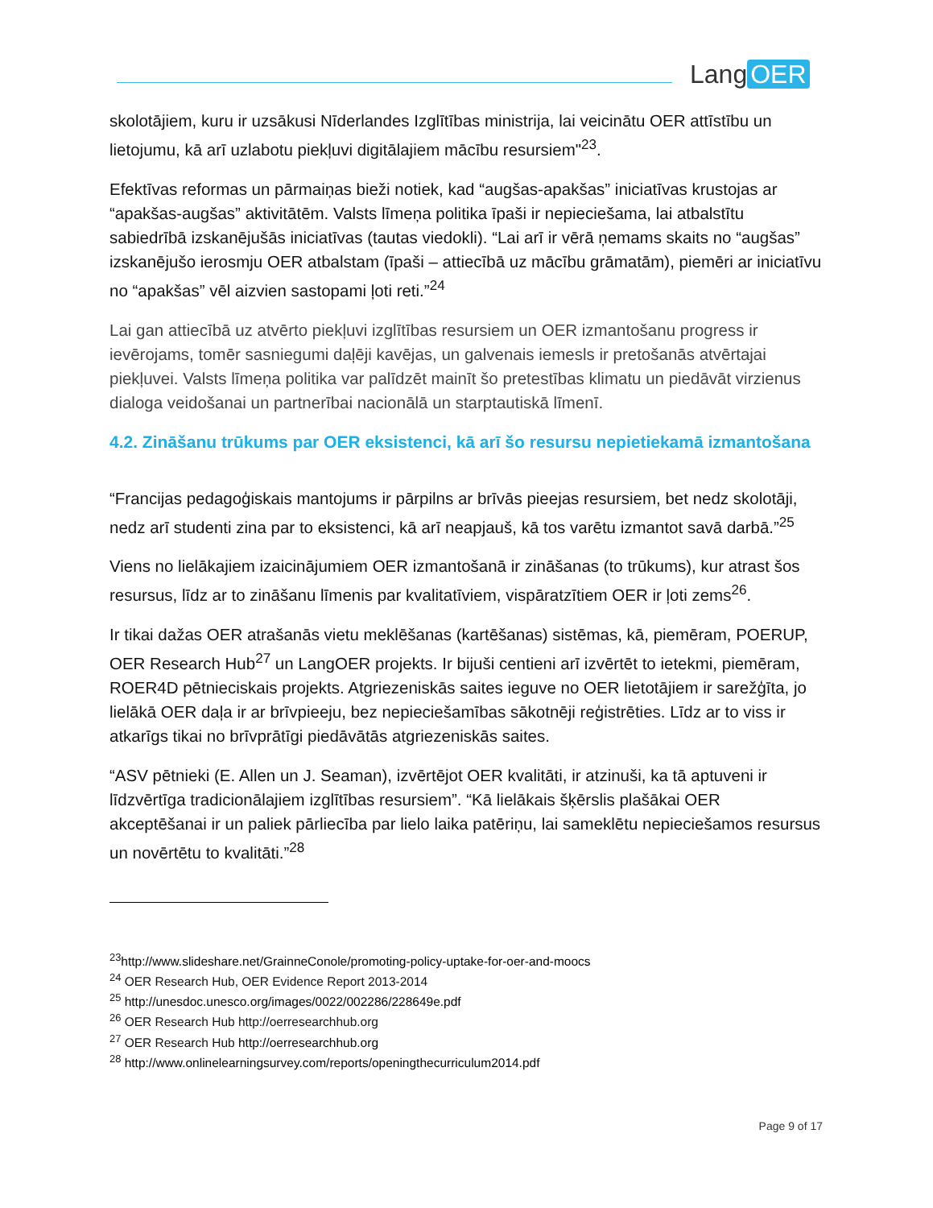Lang OER
skolotājiem, kuru ir uzsākusi Nīderlandes Izglītības ministrija, lai veicinātu OER attīstību un lietojumu, kā arī uzlabotu piekļuvi digitālajiem mācību resursiem"<sup>23</sup>.
Efektīvas reformas un pārmaiņas bieži notiek, kad “augšas-apakšas” iniciatīvas krustojas ar “apakšas-augšas” aktivitātēm. Valsts līmeņa politika īpaši ir nepieciešama, lai atbalstītu sabiedrībā izskanējušās iniciatīvas (tautas viedokli). “Lai arī ir vērā ņemams skaits no “augšas” izskanējušo ierosmju OER atbalstam (īpaši – attiecībā uz mācību grāmatām), piemēri ar iniciatīvu no “apakšas” vēl aizvien sastopami ļoti reti.”<sup>24</sup>
Lai gan attiecībā uz atvērto piekļuvi izglītības resursiem un OER izmantošanu progress ir ievērojams, tomēr sasniegumi daļēji kavējas, un galvenais iemesls ir pretošanās atvērtajai piekļuvei. Valsts līmeņa politika var palīdzēt mainīt šo pretestības klimatu un piedāvāt virzienus dialoga veidošanai un partnerībai nacionālā un starptautiskā līmenī.
4.2. Zināšanu trūkums par OER eksistenci, kā arī šo resursu nepietiekamā izmantošana
“Francijas pedagoģiskais mantojums ir pārpilns ar brīvās pieejas resursiem, bet nedz skolotāji, nedz arī studenti zina par to eksistenci, kā arī neapjauš, kā tos varētu izmantot savā darbā.”<sup>25</sup>
Viens no lielākajiem izaicinājumiem OER izmantošanā ir zināšanas (to trūkums), kur atrast šos resursus, līdz ar to zināšanu līmenis par kvalitatīviem, vispāratzītiem OER ir ļoti zems<sup>26</sup>.
Ir tikai dažas OER atrašanās vietu meklēšanas (kartēšanas) sistēmas, kā, piemēram, POERUP, OER Research Hub<sup>27</sup> un LangOER projekts. Ir bijuši centieni arī izvērtēt to ietekmi, piemēram, ROER4D pētnieciskais projekts. Atgriezeniskās saites ieguve no OER lietotājiem ir sarežģīta, jo lielākā OER daļa ir ar brīvpieeju, bez nepieciešamības sākotnēji reģistrēties. Līdz ar to viss ir atkarīgs tikai no brīvprātīgi piedāvātās atgriezeniskās saites.
“ASV pētnieki (E. Allen un J. Seaman), izvērtējot OER kvalitāti, ir atzinuši, ka tā aptuveni ir līdzvērtīga tradicionālajiem izglītības resursiem”. “Kā lielākais šķērslis plašākai OER akceptēšanai ir un paliek pārliecība par lielo laika patēriņu, lai sameklētu nepieciešamos resursus un novērtētu to kvalitāti.”<sup>28</sup>
<sup>23</sup> http://www.slideshare.net/GrainneConole/promoting-policy-uptake-for-oer-and-moocs
<sup>24</sup> OER Research Hub, OER Evidence Report 2013-2014
<sup>25</sup> http://unesdoc.unesco.org/images/0022/002286/228649e.pdf
<sup>26</sup> OER Research Hub http://oerresearchhub.org
<sup>27</sup> OER Research Hub http://oerresearchhub.org
<sup>28</sup> http://www.onlinelearningsurvey.com/reports/openingthecurriculum2014.pdf
Page 9 of 17